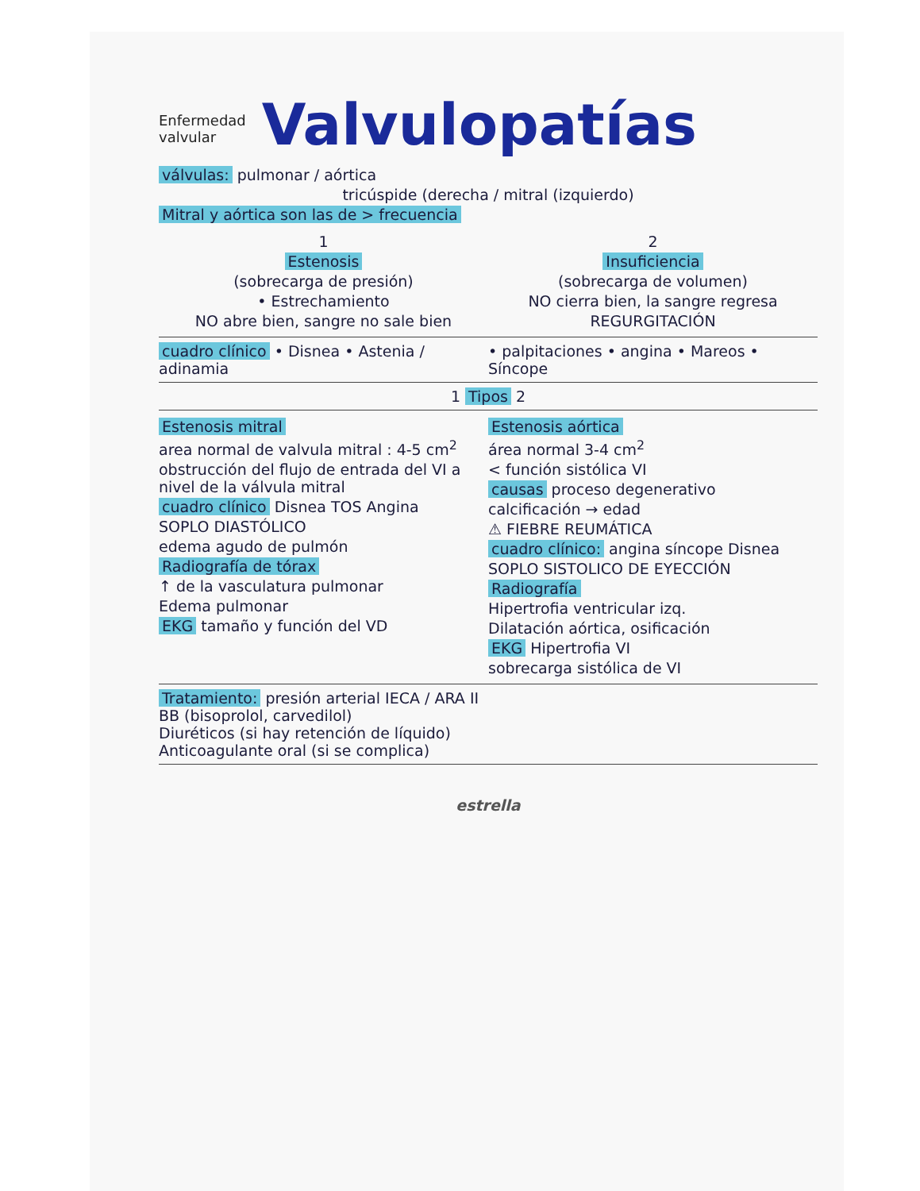Enfermedad
valvular Valvulopatías
válvulas: pulmonar / aórtica
tricúspide (derecha / mitral (izquierdo)
Mitral y aórtica son las de > frecuencia
1
Estenosis
(sobrecarga de presión)
• Estrechamiento
NO abre bien, sangre no sale bien
2
Insuficiencia
(sobrecarga de volumen)
NO cierra bien, la sangre regresa
REGURGITACIÓN
cuadro clínico • Disnea • Astenia / adinamia
• palpitaciones • angina • Mareos • Síncope
1 Tipos 2
Estenosis mitral
area normal de valvula mitral : 4-5 cm<sup>2</sup>
obstrucción del flujo de entrada del VI a nivel de la válvula mitral
cuadro clínico Disnea TOS Angina
SOPLO DIASTÓLICO
edema agudo de pulmón
Radiografía de tórax
↑ de la vasculatura pulmonar
Edema pulmonar
EKG tamaño y función del VD
Estenosis aórtica
área normal 3-4 cm<sup>2</sup>
< función sistólica VI
causas proceso degenerativo
calcificación → edad
⚠ FIEBRE REUMÁTICA
cuadro clínico: angina síncope Disnea
SOPLO SISTOLICO DE EYECCIÓN
Radiografía
Hipertrofia ventricular izq.
Dilatación aórtica, osificación
EKG Hipertrofia VI
sobrecarga sistólica de VI
Tratamiento: presión arterial IECA / ARA II
BB (bisoprolol, carvedilol)
Diuréticos (si hay retención de líquido)
Anticoagulante oral (si se complica)
estrella